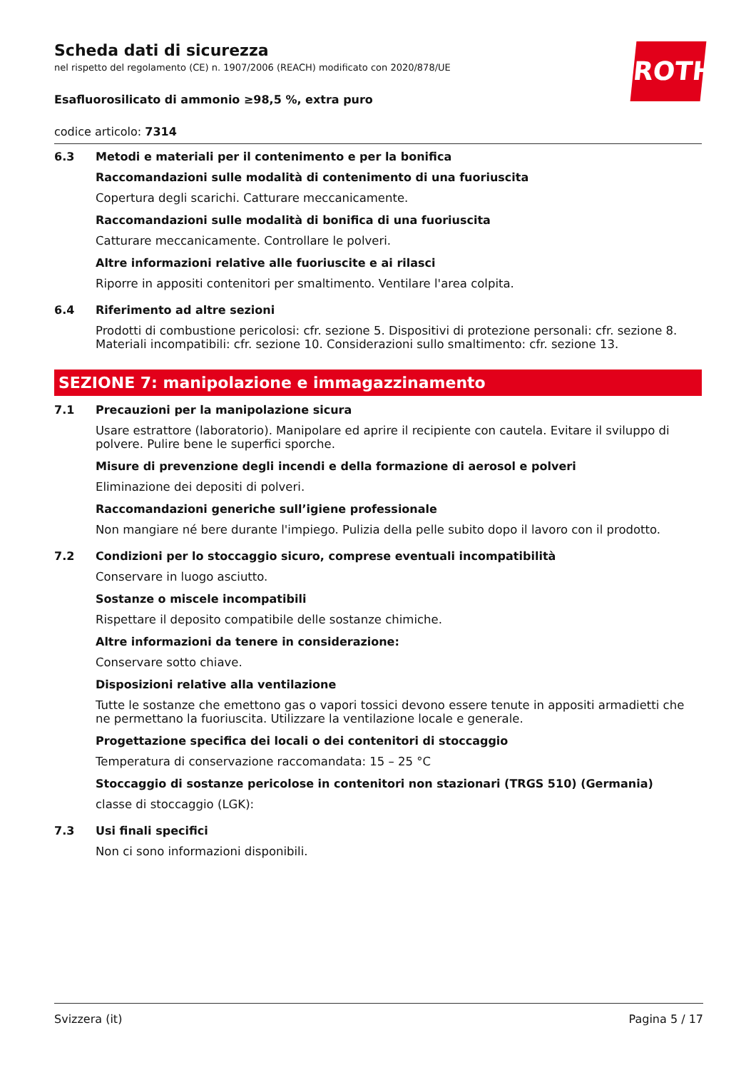ROTH
Scheda dati di sicurezza
nel rispetto del regolamento (CE) n. 1907/2006 (REACH) modificato con 2020/878/UE
Esafluorosilicato di ammonio ≥98,5 %, extra puro
codice articolo: 7314
6.3 Metodi e materiali per il contenimento e per la bonifica
Raccomandazioni sulle modalità di contenimento di una fuoriuscita
Copertura degli scarichi. Catturare meccanicamente.
Raccomandazioni sulle modalità di bonifica di una fuoriuscita
Catturare meccanicamente. Controllare le polveri.
Altre informazioni relative alle fuoriuscite e ai rilasci
Riporre in appositi contenitori per smaltimento. Ventilare l'area colpita.
6.4 Riferimento ad altre sezioni
Prodotti di combustione pericolosi: cfr. sezione 5. Dispositivi di protezione personali: cfr. sezione 8. Materiali incompatibili: cfr. sezione 10. Considerazioni sullo smaltimento: cfr. sezione 13.
SEZIONE 7: manipolazione e immagazzinamento
7.1 Precauzioni per la manipolazione sicura
Usare estrattore (laboratorio). Manipolare ed aprire il recipiente con cautela. Evitare il sviluppo di polvere. Pulire bene le superfici sporche.
Misure di prevenzione degli incendi e della formazione di aerosol e polveri
Eliminazione dei depositi di polveri.
Raccomandazioni generiche sull’igiene professionale
Non mangiare né bere durante l'impiego. Pulizia della pelle subito dopo il lavoro con il prodotto.
7.2 Condizioni per lo stoccaggio sicuro, comprese eventuali incompatibilità
Conservare in luogo asciutto.
Sostanze o miscele incompatibili
Rispettare il deposito compatibile delle sostanze chimiche.
Altre informazioni da tenere in considerazione:
Conservare sotto chiave.
Disposizioni relative alla ventilazione
Tutte le sostanze che emettono gas o vapori tossici devono essere tenute in appositi armadietti che ne permettano la fuoriuscita. Utilizzare la ventilazione locale e generale.
Progettazione specifica dei locali o dei contenitori di stoccaggio
Temperatura di conservazione raccomandata: 15 – 25 °C
Stoccaggio di sostanze pericolose in contenitori non stazionari (TRGS 510) (Germania)
classe di stoccaggio (LGK):
7.3 Usi finali specifici
Non ci sono informazioni disponibili.
Svizzera (it) Pagina 5 / 17